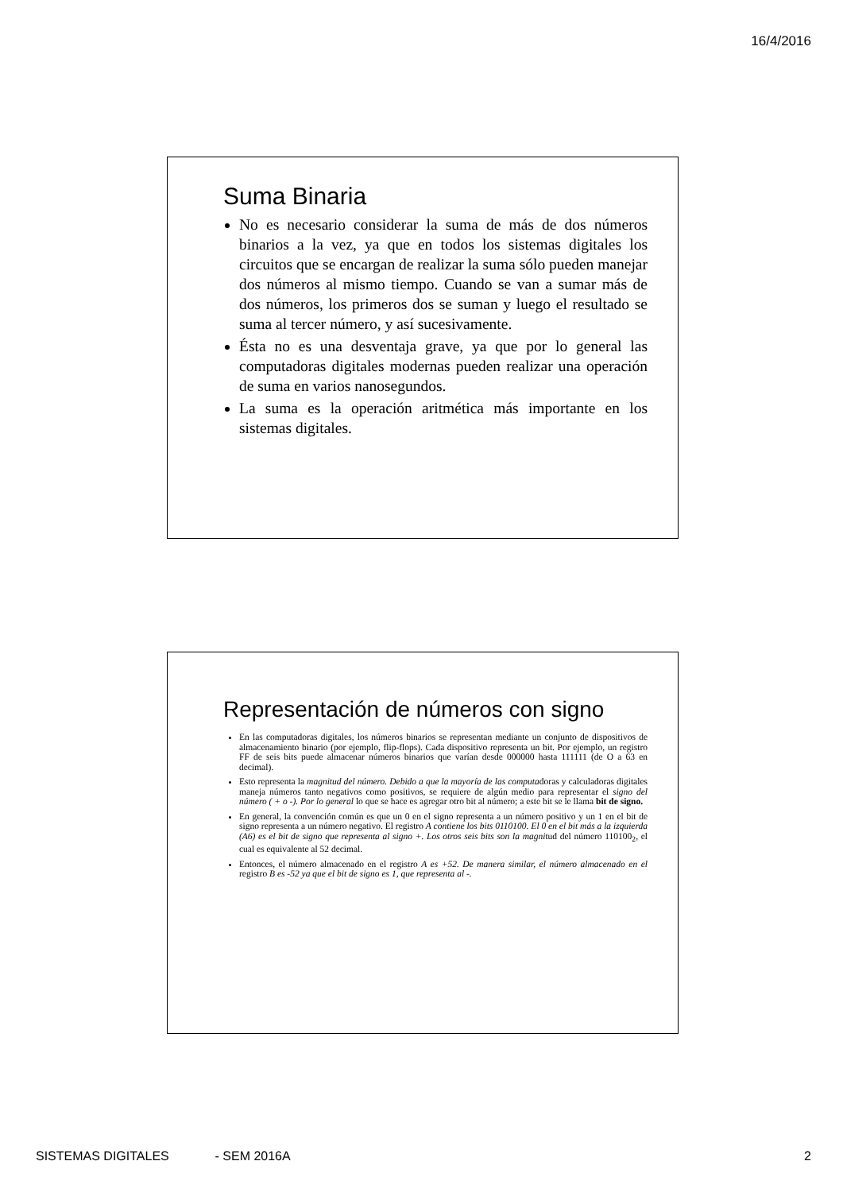16/4/2016
Suma Binaria
No es necesario considerar la suma de más de dos números binarios a la vez, ya que en todos los sistemas digitales los circuitos que se encargan de realizar la suma sólo pueden manejar dos números al mismo tiempo. Cuando se van a sumar más de dos números, los primeros dos se suman y luego el resultado se suma al tercer número, y así sucesivamente.
Ésta no es una desventaja grave, ya que por lo general las computadoras digitales modernas pueden realizar una operación de suma en varios nanosegundos.
La suma es la operación aritmética más importante en los sistemas digitales.
Representación de números con signo
En las computadoras digitales, los números binarios se representan mediante un conjunto de dispositivos de almacenamiento binario (por ejemplo, flip-flops). Cada dispositivo representa un bit. Por ejemplo, un registro FF de seis bits puede almacenar números binarios que varían desde 000000 hasta 111111 (de O a 63 en decimal).
Esto representa la magnitud del número. Debido a que la mayoría de las computadoras y calculadoras digitales maneja números tanto negativos como positivos, se requiere de algún medio para representar el signo del número ( + o -). Por lo general lo que se hace es agregar otro bit al número; a este bit se le llama bit de signo.
En general, la convención común es que un 0 en el signo representa a un número positivo y un 1 en el bit de signo representa a un número negativo. El registro A contiene los bits 0110100. El 0 en el bit más a la izquierda (A6) es el bit de signo que representa al signo +. Los otros seis bits son la magnitud del número 110100<sub>2</sub>, el cual es equivalente al 52 decimal.
Entonces, el número almacenado en el registro A es +52. De manera similar, el número almacenado en el registro B es -52 ya que el bit de signo es 1, que representa al -.
SISTEMAS DIGITALES - SEM 2016A 2